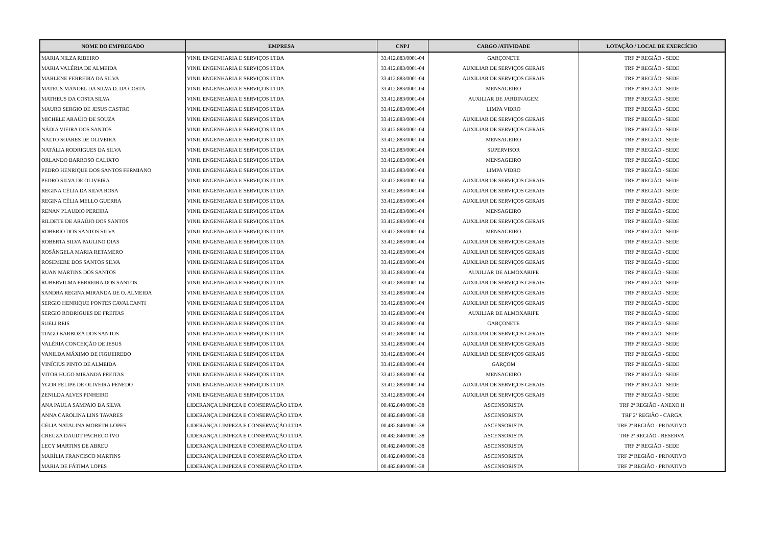| NOME DO EMPREGADO | EMPRESA | CNPJ | CARGO /ATIVIDADE | LOTAÇÃO / LOCAL DE EXERCÍCIO |
| --- | --- | --- | --- | --- |
| MARIA NILZA RIBEIRO | VINIL ENGENHARIA E SERVIÇOS LTDA | 33.412.883/0001-04 | GARÇONETE | TRF 2ª REGIÃO - SEDE |
| MARIA VALÉRIA DE ALMEIDA | VINIL ENGENHARIA E SERVIÇOS LTDA | 33.412.883/0001-04 | AUXILIAR DE SERVIÇOS GERAIS | TRF 2ª REGIÃO - SEDE |
| MARLENE FERREIRA DA SILVA | VINIL ENGENHARIA E SERVIÇOS LTDA | 33.412.883/0001-04 | AUXILIAR DE SERVIÇOS GERAIS | TRF 2ª REGIÃO - SEDE |
| MATEUS MANOEL DA SILVA D. DA COSTA | VINIL ENGENHARIA E SERVIÇOS LTDA | 33.412.883/0001-04 | MENSAGEIRO | TRF 2ª REGIÃO - SEDE |
| MATHEUS DA COSTA SILVA | VINIL ENGENHARIA E SERVIÇOS LTDA | 33.412.883/0001-04 | AUXILIAR DE JARDINAGEM | TRF 2ª REGIÃO - SEDE |
| MAURO SERGIO DE JESUS CASTRO | VINIL ENGENHARIA E SERVIÇOS LTDA | 33.412.883/0001-04 | LIMPA VIDRO | TRF 2ª REGIÃO - SEDE |
| MICHELE ARAÚJO DE SOUZA | VINIL ENGENHARIA E SERVIÇOS LTDA | 33.412.883/0001-04 | AUXILIAR DE SERVIÇOS GERAIS | TRF 2ª REGIÃO - SEDE |
| NÁDIA VIEIRA DOS SANTOS | VINIL ENGENHARIA E SERVIÇOS LTDA | 33.412.883/0001-04 | AUXILIAR DE SERVIÇOS GERAIS | TRF 2ª REGIÃO - SEDE |
| NALTO SOARES DE OLIVEIRA | VINIL ENGENHARIA E SERVIÇOS LTDA | 33.412.883/0001-04 | MENSAGEIRO | TRF 2ª REGIÃO - SEDE |
| NATÁLIA RODRIGUES DA SILVA | VINIL ENGENHARIA E SERVIÇOS LTDA | 33.412.883/0001-04 | SUPERVISOR | TRF 2ª REGIÃO - SEDE |
| ORLANDO BARROSO CALIXTO | VINIL ENGENHARIA E SERVIÇOS LTDA | 33.412.883/0001-04 | MENSAGEIRO | TRF 2ª REGIÃO - SEDE |
| PEDRO HENRIQUE DOS SANTOS FERMIANO | VINIL ENGENHARIA E SERVIÇOS LTDA | 33.412.883/0001-04 | LIMPA VIDRO | TRF 2ª REGIÃO - SEDE |
| PEDRO SILVA DE OLIVEIRA | VINIL ENGENHARIA E SERVIÇOS LTDA | 33.412.883/0001-04 | AUXILIAR DE SERVIÇOS GERAIS | TRF 2ª REGIÃO - SEDE |
| REGINA CÉLIA DA SILVA ROSA | VINIL ENGENHARIA E SERVIÇOS LTDA | 33.412.883/0001-04 | AUXILIAR DE SERVIÇOS GERAIS | TRF 2ª REGIÃO - SEDE |
| REGINA CÉLIA MELLO GUERRA | VINIL ENGENHARIA E SERVIÇOS LTDA | 33.412.883/0001-04 | AUXILIAR DE SERVIÇOS GERAIS | TRF 2ª REGIÃO - SEDE |
| RENAN PLAUDIO PEREIRA | VINIL ENGENHARIA E SERVIÇOS LTDA | 33.412.883/0001-04 | MENSAGEIRO | TRF 2ª REGIÃO - SEDE |
| RILDETE DE ARAÚJO DOS SANTOS | VINIL ENGENHARIA E SERVIÇOS LTDA | 33.412.883/0001-04 | AUXILIAR DE SERVIÇOS GERAIS | TRF 2ª REGIÃO - SEDE |
| ROBERIO DOS SANTOS SILVA | VINIL ENGENHARIA E SERVIÇOS LTDA | 33.412.883/0001-04 | MENSAGEIRO | TRF 2ª REGIÃO - SEDE |
| ROBERTA SILVA PAULINO DIAS | VINIL ENGENHARIA E SERVIÇOS LTDA | 33.412.883/0001-04 | AUXILIAR DE SERVIÇOS GERAIS | TRF 2ª REGIÃO - SEDE |
| ROSÂNGELA MARIA RETAMERO | VINIL ENGENHARIA E SERVIÇOS LTDA | 33.412.883/0001-04 | AUXILIAR DE SERVIÇOS GERAIS | TRF 2ª REGIÃO - SEDE |
| ROSEMERE DOS SANTOS SILVA | VINIL ENGENHARIA E SERVIÇOS LTDA | 33.412.883/0001-04 | AUXILIAR DE SERVIÇOS GERAIS | TRF 2ª REGIÃO - SEDE |
| RUAN MARTINS DOS SANTOS | VINIL ENGENHARIA E SERVIÇOS LTDA | 33.412.883/0001-04 | AUXILIAR DE ALMOXARIFE | TRF 2ª REGIÃO - SEDE |
| RUBERVILMA FERREIRA DOS SANTOS | VINIL ENGENHARIA E SERVIÇOS LTDA | 33.412.883/0001-04 | AUXILIAR DE SERVIÇOS GERAIS | TRF 2ª REGIÃO - SEDE |
| SANDRA REGINA MIRANDA DE O. ALMEIDA | VINIL ENGENHARIA E SERVIÇOS LTDA | 33.412.883/0001-04 | AUXILIAR DE SERVIÇOS GERAIS | TRF 2ª REGIÃO - SEDE |
| SERGIO HENRIQUE PONTES CAVALCANTI | VINIL ENGENHARIA E SERVIÇOS LTDA | 33.412.883/0001-04 | AUXILIAR DE SERVIÇOS GERAIS | TRF 2ª REGIÃO - SEDE |
| SERGIO RODRIGUES DE FREITAS | VINIL ENGENHARIA E SERVIÇOS LTDA | 33.412.883/0001-04 | AUXILIAR DE ALMOXARIFE | TRF 2ª REGIÃO - SEDE |
| SUELI REIS | VINIL ENGENHARIA E SERVIÇOS LTDA | 33.412.883/0001-04 | GARÇONETE | TRF 2ª REGIÃO - SEDE |
| TIAGO BARBOZA DOS SANTOS | VINIL ENGENHARIA E SERVIÇOS LTDA | 33.412.883/0001-04 | AUXILIAR DE SERVIÇOS GERAIS | TRF 2ª REGIÃO - SEDE |
| VALÉRIA CONCEIÇÃO DE JESUS | VINIL ENGENHARIA E SERVIÇOS LTDA | 33.412.883/0001-04 | AUXILIAR DE SERVIÇOS GERAIS | TRF 2ª REGIÃO - SEDE |
| VANILDA MÁXIMO DE FIGUEIREDO | VINIL ENGENHARIA E SERVIÇOS LTDA | 33.412.883/0001-04 | AUXILIAR DE SERVIÇOS GERAIS | TRF 2ª REGIÃO - SEDE |
| VINÍCIUS PINTO DE ALMEIDA | VINIL ENGENHARIA E SERVIÇOS LTDA | 33.412.883/0001-04 | GARÇOM | TRF 2ª REGIÃO - SEDE |
| VITOR HUGO MIRANDA FREITAS | VINIL ENGENHARIA E SERVIÇOS LTDA | 33.412.883/0001-04 | MENSAGEIRO | TRF 2ª REGIÃO - SEDE |
| YGOR FELIPE DE OLIVEIRA PENEDO | VINIL ENGENHARIA E SERVIÇOS LTDA | 33.412.883/0001-04 | AUXILIAR DE SERVIÇOS GERAIS | TRF 2ª REGIÃO - SEDE |
| ZENILDA ALVES PINHEIRO | VINIL ENGENHARIA E SERVIÇOS LTDA | 33.412.883/0001-04 | AUXILIAR DE SERVIÇOS GERAIS | TRF 2ª REGIÃO - SEDE |
| ANA PAULA SAMPAIO DA SILVA | LIDERANÇA LIMPEZA E CONSERVAÇÃO LTDA | 00.482.840/0001-38 | ASCENSORISTA | TRF 2ª REGIÃO - ANEXO II |
| ANNA CAROLINA LINS TAVARES | LIDERANÇA LIMPEZA E CONSERVAÇÃO LTDA | 00.482.840/0001-38 | ASCENSORISTA | TRF 2ª REGIÃO - CARGA |
| CÉLIA NATALINA MORETH LOPES | LIDERANÇA LIMPEZA E CONSERVAÇÃO LTDA | 00.482.840/0001-38 | ASCENSORISTA | TRF 2ª REGIÃO - PRIVATIVO |
| CREUZA DAUDT PACHECO IVO | LIDERANÇA LIMPEZA E CONSERVAÇÃO LTDA | 00.482.840/0001-38 | ASCENSORISTA | TRF 2ª REGIÃO - RESERVA |
| LECY MARTINS DE ABREU | LIDERANÇA LIMPEZA E CONSERVAÇÃO LTDA | 00.482.840/0001-38 | ASCENSORISTA | TRF 2ª REGIÃO - SEDE |
| MARÍLIA FRANCISCO MARTINS | LIDERANÇA LIMPEZA E CONSERVAÇÃO LTDA | 00.482.840/0001-38 | ASCENSORISTA | TRF 2ª REGIÃO - PRIVATIVO |
| MARIA DE FÁTIMA LOPES | LIDERANÇA LIMPEZA E CONSERVAÇÃO LTDA | 00.482.840/0001-38 | ASCENSORISTA | TRF 2ª REGIÃO - PRIVATIVO |